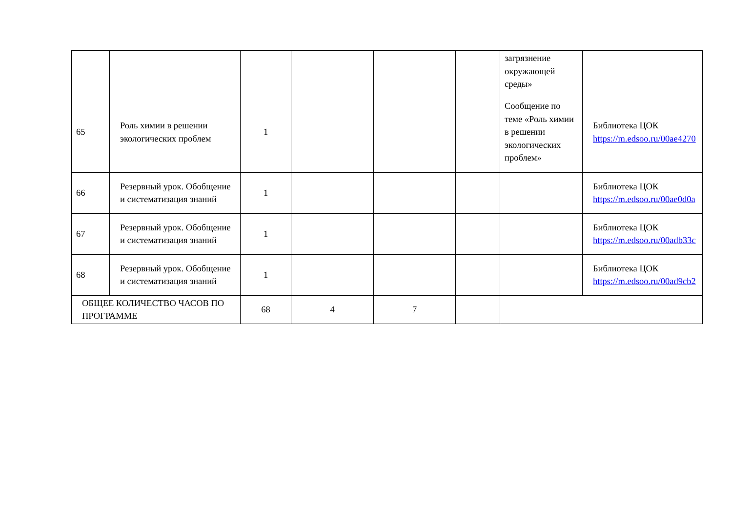| | | | | | | загрязнение окружающей среды» | |
| 65 | Роль химии в решении экологических проблем | 1 | | | | Сообщение по теме «Роль химии в решении экологических проблем» | Библиотека ЦОК https://m.edsoo.ru/00ae4270 |
| 66 | Резервный урок. Обобщение и систематизация знаний | 1 | | | | | Библиотека ЦОК https://m.edsoo.ru/00ae0d0a |
| 67 | Резервный урок. Обобщение и систематизация знаний | 1 | | | | | Библиотека ЦОК https://m.edsoo.ru/00adb33c |
| 68 | Резервный урок. Обобщение и систематизация знаний | 1 | | | | | Библиотека ЦОК https://m.edsoo.ru/00ad9cb2 |
| ОБЩЕЕ КОЛИЧЕСТВО ЧАСОВ ПО ПРОГРАММЕ | | 68 | 4 | 7 | | | |